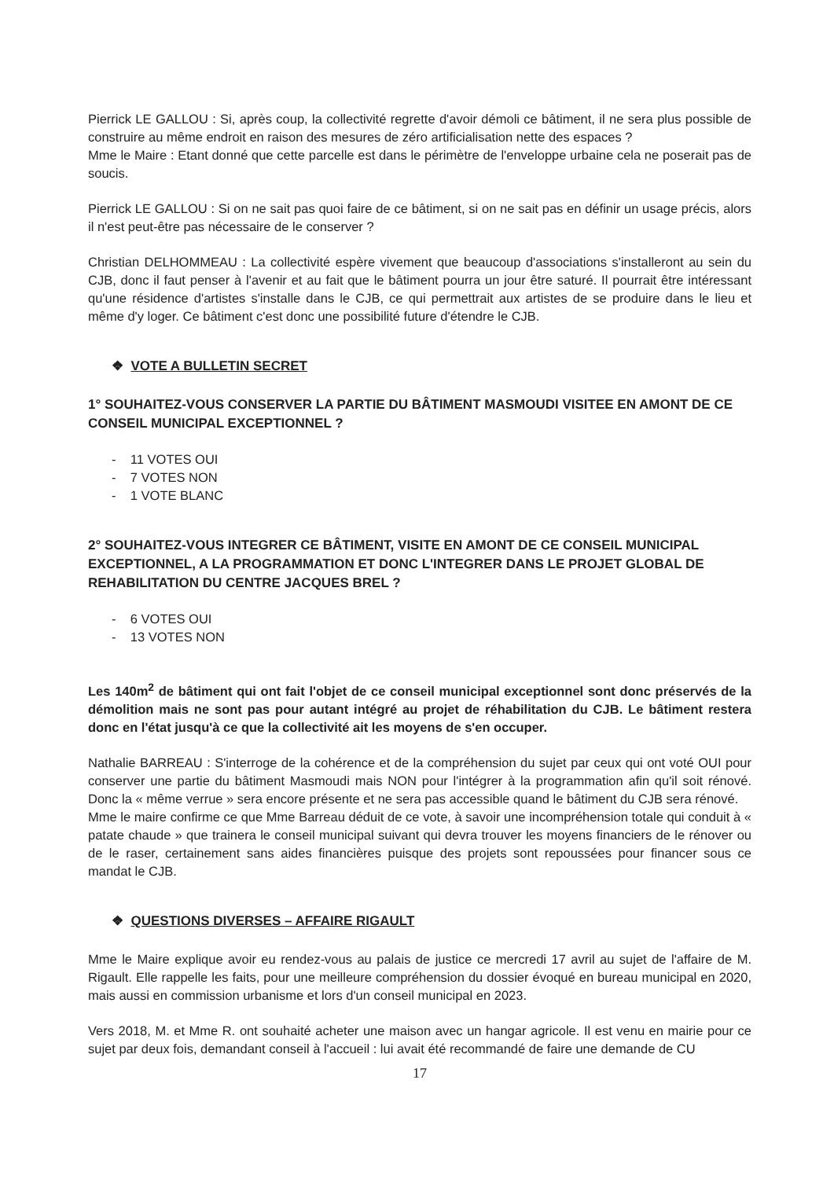Pierrick LE GALLOU : Si, après coup, la collectivité regrette d'avoir démoli ce bâtiment, il ne sera plus possible de construire au même endroit en raison des mesures de zéro artificialisation nette des espaces ?
Mme le Maire : Etant donné que cette parcelle est dans le périmètre de l'enveloppe urbaine cela ne poserait pas de soucis.
Pierrick LE GALLOU : Si on ne sait pas quoi faire de ce bâtiment, si on ne sait pas en définir un usage précis, alors il n'est peut-être pas nécessaire de le conserver ?
Christian DELHOMMEAU : La collectivité espère vivement que beaucoup d'associations s'installeront au sein du CJB, donc il faut penser à l'avenir et au fait que le bâtiment pourra un jour être saturé. Il pourrait être intéressant qu'une résidence d'artistes s'installe dans le CJB, ce qui permettrait aux artistes de se produire dans le lieu et même d'y loger. Ce bâtiment c'est donc une possibilité future d'étendre le CJB.
❖ VOTE A BULLETIN SECRET
1° SOUHAITEZ-VOUS CONSERVER LA PARTIE DU BÂTIMENT MASMOUDI VISITEE EN AMONT DE CE CONSEIL MUNICIPAL EXCEPTIONNEL ?
- 11 VOTES OUI
- 7 VOTES NON
- 1 VOTE BLANC
2° SOUHAITEZ-VOUS INTEGRER CE BÂTIMENT, VISITE EN AMONT DE CE CONSEIL MUNICIPAL EXCEPTIONNEL, A LA PROGRAMMATION ET DONC L'INTEGRER DANS LE PROJET GLOBAL DE REHABILITATION DU CENTRE JACQUES BREL ?
- 6 VOTES OUI
- 13 VOTES NON
Les 140m<sup>2</sup> de bâtiment qui ont fait l'objet de ce conseil municipal exceptionnel sont donc préservés de la démolition mais ne sont pas pour autant intégré au projet de réhabilitation du CJB. Le bâtiment restera donc en l'état jusqu'à ce que la collectivité ait les moyens de s'en occuper.
Nathalie BARREAU : S'interroge de la cohérence et de la compréhension du sujet par ceux qui ont voté OUI pour conserver une partie du bâtiment Masmoudi mais NON pour l'intégrer à la programmation afin qu'il soit rénové. Donc la « même verrue » sera encore présente et ne sera pas accessible quand le bâtiment du CJB sera rénové.
Mme le maire confirme ce que Mme Barreau déduit de ce vote, à savoir une incompréhension totale qui conduit à « patate chaude » que trainera le conseil municipal suivant qui devra trouver les moyens financiers de le rénover ou de le raser, certainement sans aides financières puisque des projets sont repoussées pour financer sous ce mandat le CJB.
❖ QUESTIONS DIVERSES – AFFAIRE RIGAULT
Mme le Maire explique avoir eu rendez-vous au palais de justice ce mercredi 17 avril au sujet de l'affaire de M. Rigault. Elle rappelle les faits, pour une meilleure compréhension du dossier évoqué en bureau municipal en 2020, mais aussi en commission urbanisme et lors d'un conseil municipal en 2023.
Vers 2018, M. et Mme R. ont souhaité acheter une maison avec un hangar agricole. Il est venu en mairie pour ce sujet par deux fois, demandant conseil à l'accueil : lui avait été recommandé de faire une demande de CU
17